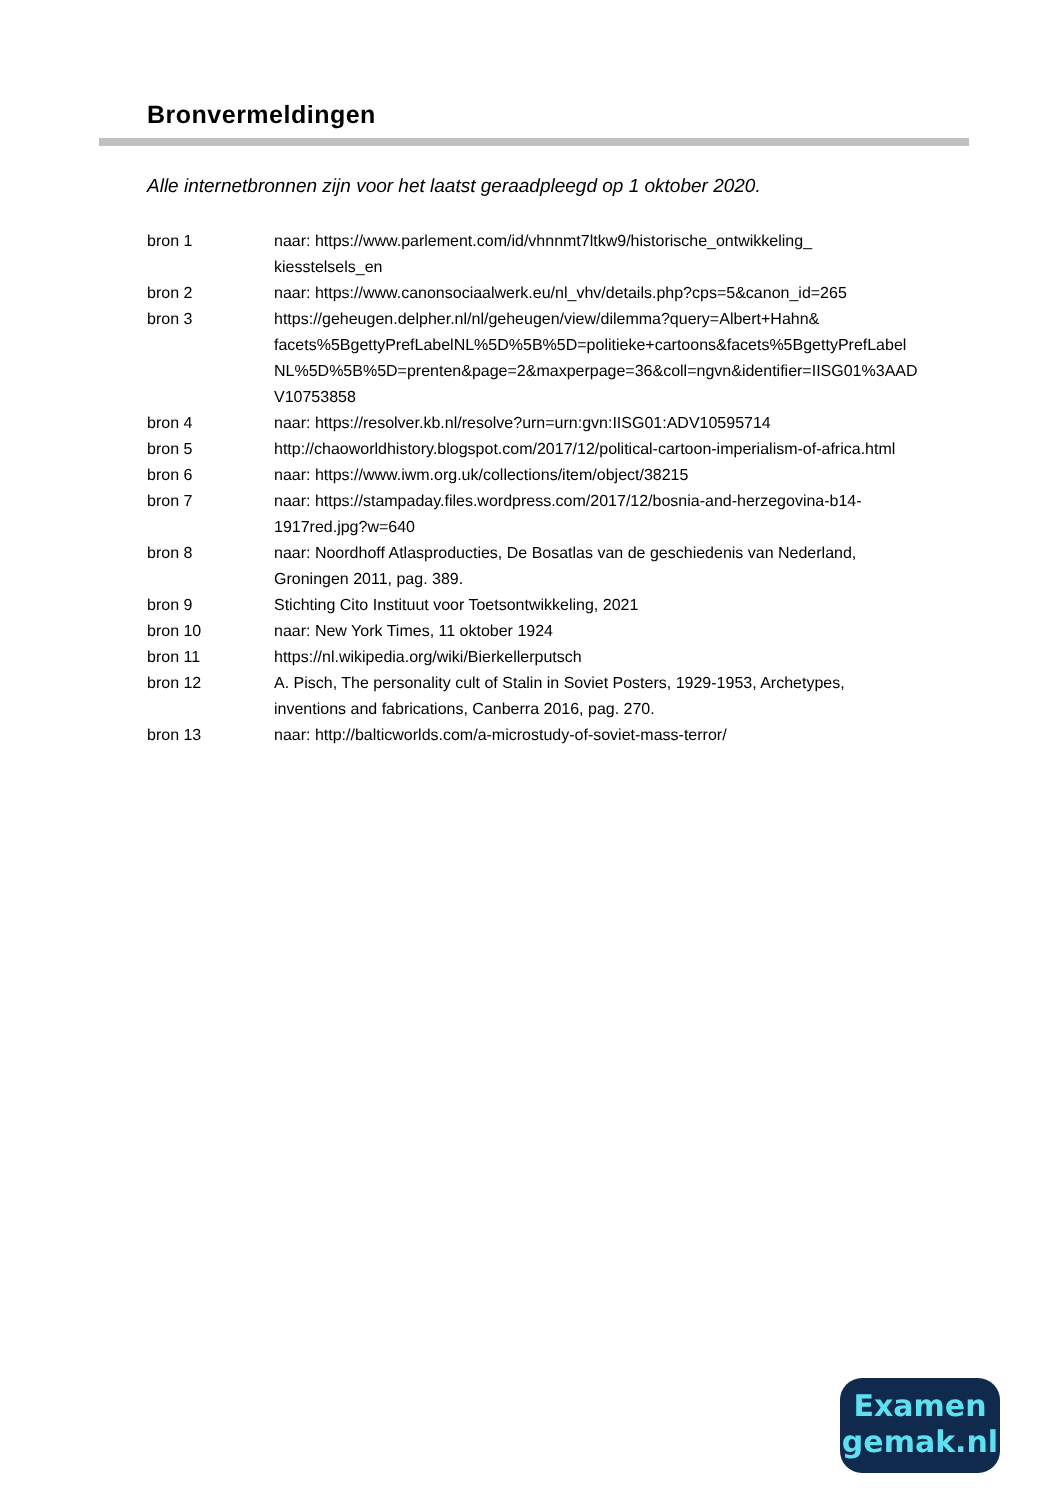Bronvermeldingen
Alle internetbronnen zijn voor het laatst geraadpleegd op 1 oktober 2020.
| bron 1 | naar: https://www.parlement.com/id/vhnnmt7ltkw9/historische_ontwikkeling_ kiesstelsels_en |
| bron 2 | naar: https://www.canonsociaalwerk.eu/nl_vhv/details.php?cps=5&canon_id=265 |
| bron 3 | https://geheugen.delpher.nl/nl/geheugen/view/dilemma?query=Albert+Hahn& facets%5BgettyPrefLabelNL%5D%5B%5D=politieke+cartoons&facets%5BgettyPrefLabel NL%5D%5B%5D=prenten&page=2&maxperpage=36&coll=ngvn&identifier=IISG01%3AAD V10753858 |
| bron 4 | naar: https://resolver.kb.nl/resolve?urn=urn:gvn:IISG01:ADV10595714 |
| bron 5 | http://chaoworldhistory.blogspot.com/2017/12/political-cartoon-imperialism-of-africa.html |
| bron 6 | naar: https://www.iwm.org.uk/collections/item/object/38215 |
| bron 7 | naar: https://stampaday.files.wordpress.com/2017/12/bosnia-and-herzegovina-b14- 1917red.jpg?w=640 |
| bron 8 | naar: Noordhoff Atlasproducties, De Bosatlas van de geschiedenis van Nederland, Groningen 2011, pag. 389. |
| bron 9 | Stichting Cito Instituut voor Toetsontwikkeling, 2021 |
| bron 10 | naar: New York Times, 11 oktober 1924 |
| bron 11 | https://nl.wikipedia.org/wiki/Bierkellerputsch |
| bron 12 | A. Pisch, The personality cult of Stalin in Soviet Posters, 1929-1953, Archetypes, inventions and fabrications, Canberra 2016, pag. 270. |
| bron 13 | naar: http://balticworlds.com/a-microstudy-of-soviet-mass-terror/ |
Examen
gemak.nl